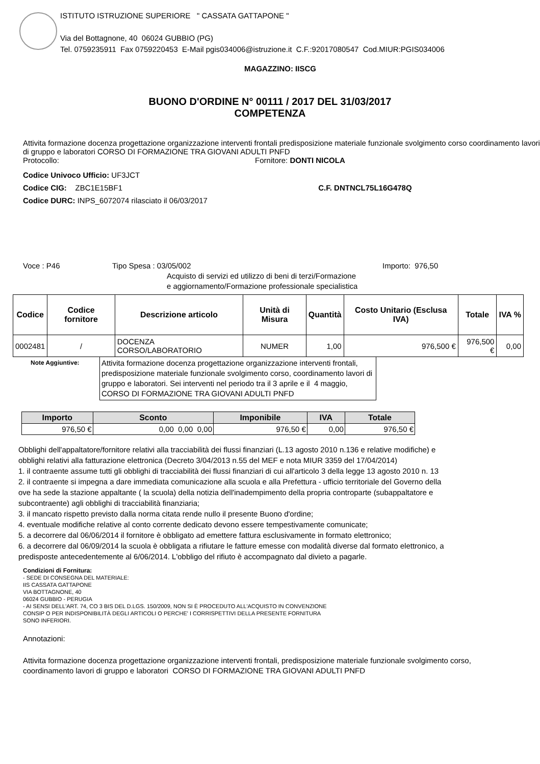ISTITUTO ISTRUZIONE SUPERIORE " CASSATA GATTAPONE "
Via del Bottagnone, 40 06024 GUBBIO (PG)
Tel. 0759235911 Fax 0759220453 E-Mail pgis034006@istruzione.it C.F.:92017080547 Cod.MIUR:PGIS034006
MAGAZZINO: IISCG
BUONO D'ORDINE N° 00111 / 2017 DEL 31/03/2017
COMPETENZA
Attivita formazione docenza progettazione organizzazione interventi frontali predisposizione materiale funzionale svolgimento corso coordinamento lavori di gruppo e laboratori CORSO DI FORMAZIONE TRA GIOVANI ADULTI PNFD
Protocollo: Fornitore: DONTI NICOLA
Codice Univoco Ufficio: UF3JCT
Codice CIG: ZBC1E15BF1 C.F. DNTNCL75L16G478Q
Codice DURC: INPS_6072074 rilasciato il 06/03/2017
Voce : P46 Tipo Spesa : 03/05/002
Acquisto di servizi ed utilizzo di beni di terzi/Formazione e aggiornamento/Formazione professionale specialistica
Importo: 976,50
| Codice | Codice fornitore | Descrizione articolo | Unità di Misura | Quantità | Costo Unitario (Esclusa IVA) | Totale | IVA % |
| --- | --- | --- | --- | --- | --- | --- | --- |
| 0002481 | / | DOCENZA CORSO/LABORATORIO | NUMER | 1,00 | 976,500 € | 976,500 € | 0,00 |
Note Aggiuntive:
Attivita formazione docenza progettazione organizzazione interventi frontali, predisposizione materiale funzionale svolgimento corso, coordinamento lavori di gruppo e laboratori. Sei interventi nel periodo tra il 3 aprile e il 4 maggio, CORSO DI FORMAZIONE TRA GIOVANI ADULTI PNFD
| Importo | Sconto | Imponibile | IVA | Totale |
| --- | --- | --- | --- | --- |
| 976,50 € | 0,00 0,00 0,00 | 976,50 € | 0,00 | 976,50 € |
Obblighi dell'appaltatore/fornitore relativi alla tracciabilità dei flussi finanziari (L.13 agosto 2010 n.136 e relative modifiche) e
obblighi relativi alla fatturazione elettronica (Decreto 3/04/2013 n.55 del MEF e nota MIUR 3359 del 17/04/2014)
1. il contraente assume tutti gli obblighi di tracciabilità dei flussi finanziari di cui all'articolo 3 della legge 13 agosto 2010 n. 13
2. il contraente si impegna a dare immediata comunicazione alla scuola e alla Prefettura - ufficio territoriale del Governo della
ove ha sede la stazione appaltante ( la scuola) della notizia dell'inadempimento della propria controparte (subappaltatore e
subcontraente) agli obblighi di tracciabilità finanziaria;
3. il mancato rispetto previsto dalla norma citata rende nullo il presente Buono d'ordine;
4. eventuale modifiche relative al conto corrente dedicato devono essere tempestivamente comunicate;
5. a decorrere dal 06/06/2014 il fornitore è obbligato ad emettere fattura esclusivamente in formato elettronico;
6. a decorrere dal 06/09/2014 la scuola è obbligata a rifiutare le fatture emesse con modalità diverse dal formato elettronico, a
predisposte antecedentemente al 6/06/2014. L'obbligo del rifiuto è accompagnato dal divieto a pagarle.
Condizioni di Fornitura:
- SEDE DI CONSEGNA DEL MATERIALE:
IIS CASSATA GATTAPONE
VIA BOTTAGNONE, 40
06024 GUBBIO - PERUGIA
- AI SENSI DELL'ART. 74, CO 3 BIS DEL D.LGS. 150/2009, NON SI È PROCEDUTO ALL'ACQUISTO IN CONVENZIONE
CONSIP O PER INDISPONIBILITÀ DEGLI ARTICOLI O PERCHE' I CORRISPETTIVI DELLA PRESENTE FORNITURA
SONO INFERIORI.
Annotazioni:
Attivita formazione docenza progettazione organizzazione interventi frontali, predisposizione materiale funzionale svolgimento corso, coordinamento lavori di gruppo e laboratori CORSO DI FORMAZIONE TRA GIOVANI ADULTI PNFD